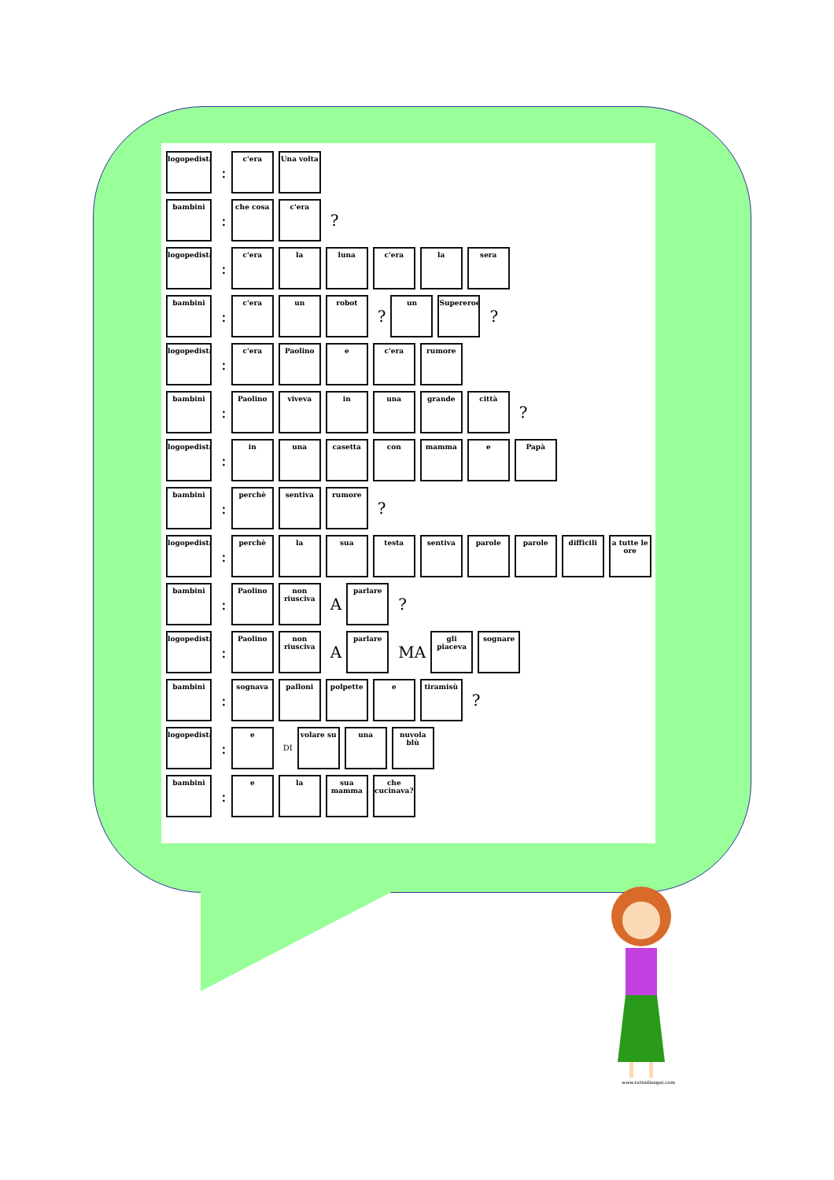logopedista
:
c'era Una volta
bambini
:
che cosa c'era
?
logopedista
:
c'era la luna c'era la sera
bambini
:
c'era un robot
?
un Supereroe
?
logopedista
:
c'era Paolino e c'era rumore
bambini
:
Paolino viveva in una grande città
?
logopedista
:
in una casetta con mamma e Papà
bambini
:
perchè sentiva rumore
?
logopedista
:
perchè la sua testa sentiva parole parole difficili
a tutte le ore
bambini
:
Paolino
non riusciva
A
parlare
?
logopedista
:
Paolino
non riusciva
A
parlare
MA
gli piaceva
sognare
bambini
:
sognava palloni polpette e tiramisù
?
logopedista
:
e
DI
volare su una nuvola blù
bambini
:
e la sua mamma
che cucinava?
www.tuttodisegni.com